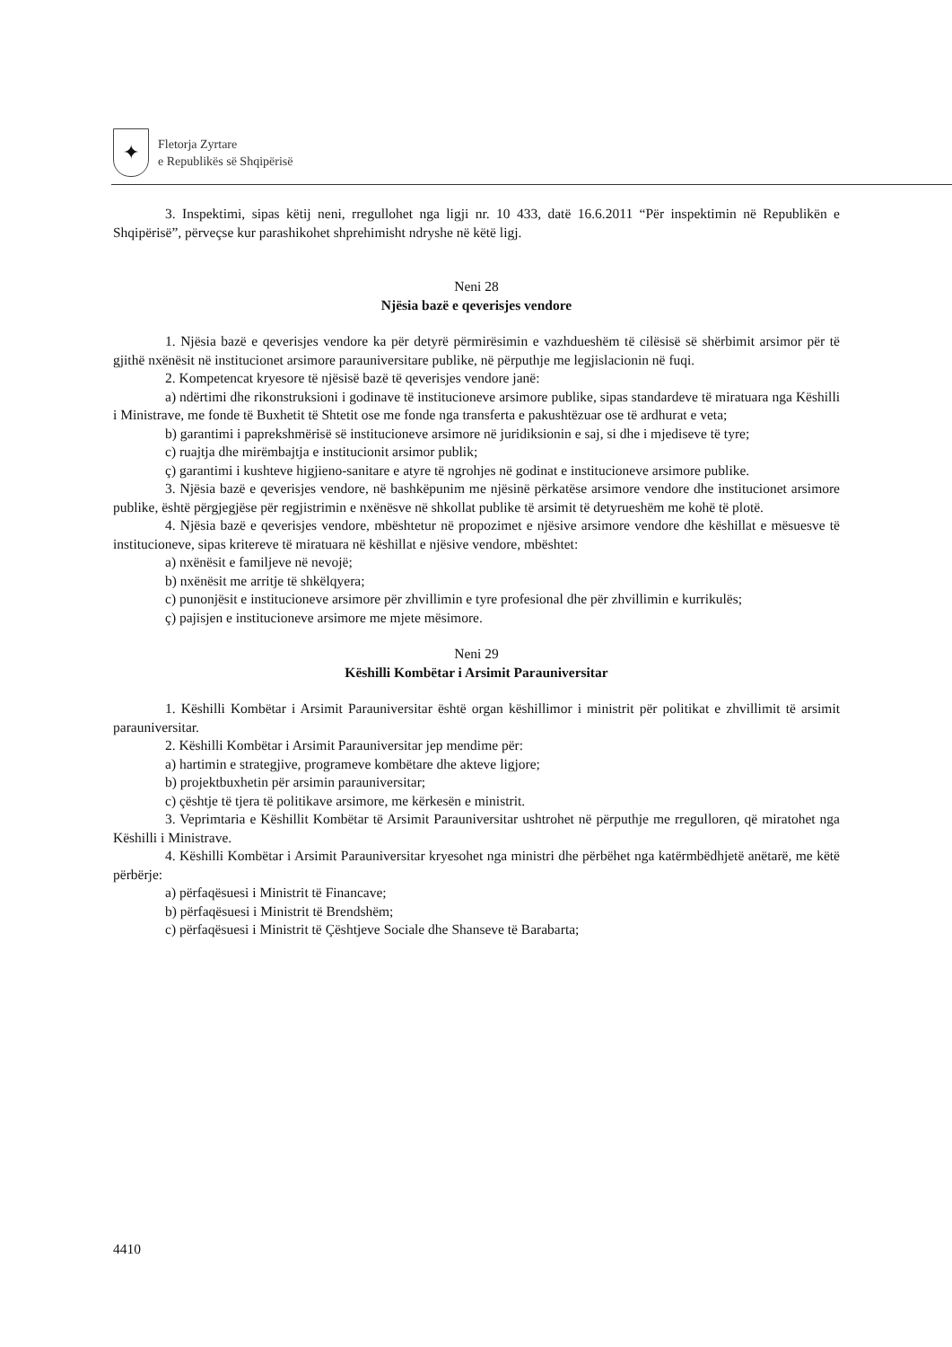✦
Fletorja Zyrtare
e Republikës së Shqipërisë
3. Inspektimi, sipas këtij neni, rregullohet nga ligji nr. 10 433, datë 16.6.2011 “Për inspektimin në Republikën e Shqipërisë”, përveçse kur parashikohet shprehimisht ndryshe në këtë ligj.
Neni 28
Njësia bazë e qeverisjes vendore
1. Njësia bazë e qeverisjes vendore ka për detyrë përmirësimin e vazhdueshëm të cilësisë së shërbimit arsimor për të gjithë nxënësit në institucionet arsimore parauniversitare publike, në përputhje me legjislacionin në fuqi.
2. Kompetencat kryesore të njësisë bazë të qeverisjes vendore janë:
a) ndërtimi dhe rikonstruksioni i godinave të institucioneve arsimore publike, sipas standardeve të miratuara nga Këshilli i Ministrave, me fonde të Buxhetit të Shtetit ose me fonde nga transferta e pakushtëzuar ose të ardhurat e veta;
b) garantimi i paprekshmërisë së institucioneve arsimore në juridiksionin e saj, si dhe i mjediseve të tyre;
c) ruajtja dhe mirëmbajtja e institucionit arsimor publik;
ç) garantimi i kushteve higjieno-sanitare e atyre të ngrohjes në godinat e institucioneve arsimore publike.
3. Njësia bazë e qeverisjes vendore, në bashkëpunim me njësinë përkatëse arsimore vendore dhe institucionet arsimore publike, është përgjegjëse për regjistrimin e nxënësve në shkollat publike të arsimit të detyrueshëm me kohë të plotë.
4. Njësia bazë e qeverisjes vendore, mbështetur në propozimet e njësive arsimore vendore dhe këshillat e mësuesve të institucioneve, sipas kritereve të miratuara në këshillat e njësive vendore, mbështet:
a) nxënësit e familjeve në nevojë;
b) nxënësit me arritje të shkëlqyera;
c) punonjësit e institucioneve arsimore për zhvillimin e tyre profesional dhe për zhvillimin e kurrikulës;
ç) pajisjen e institucioneve arsimore me mjete mësimore.
Neni 29
Këshilli Kombëtar i Arsimit Parauniversitar
1. Këshilli Kombëtar i Arsimit Parauniversitar është organ këshillimor i ministrit për politikat e zhvillimit të arsimit parauniversitar.
2. Këshilli Kombëtar i Arsimit Parauniversitar jep mendime për:
a) hartimin e strategjive, programeve kombëtare dhe akteve ligjore;
b) projektbuxhetin për arsimin parauniversitar;
c) çështje të tjera të politikave arsimore, me kërkesën e ministrit.
3. Veprimtaria e Këshillit Kombëtar të Arsimit Parauniversitar ushtrohet në përputhje me rregulloren, që miratohet nga Këshilli i Ministrave.
4. Këshilli Kombëtar i Arsimit Parauniversitar kryesohet nga ministri dhe përbëhet nga katërmbëdhjetë anëtarë, me këtë përbërje:
a) përfaqësuesi i Ministrit të Financave;
b) përfaqësuesi i Ministrit të Brendshëm;
c) përfaqësuesi i Ministrit të Çështjeve Sociale dhe Shanseve të Barabarta;
4410